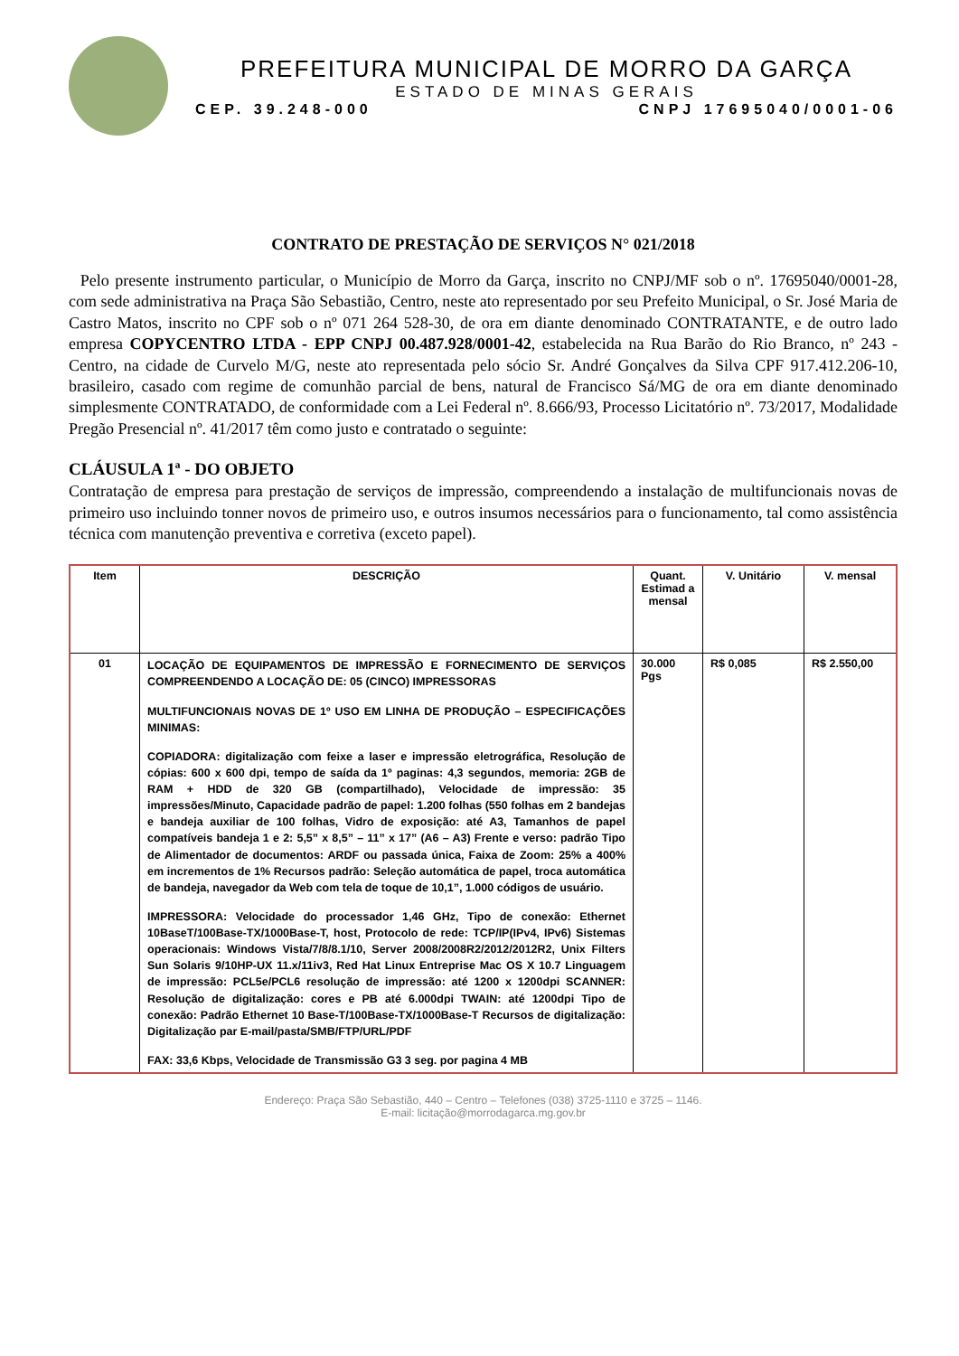PREFEITURA MUNICIPAL DE MORRO DA GARÇA
ESTADO DE MINAS GERAIS
CEP. 39.248-000 CNPJ 17695040/0001-06
CONTRATO DE PRESTAÇÃO DE SERVIÇOS N° 021/2018
Pelo presente instrumento particular, o Município de Morro da Garça, inscrito no CNPJ/MF sob o nº. 17695040/0001-28, com sede administrativa na Praça São Sebastião, Centro, neste ato representado por seu Prefeito Municipal, o Sr. José Maria de Castro Matos, inscrito no CPF sob o nº 071 264 528-30, de ora em diante denominado CONTRATANTE, e de outro lado empresa COPYCENTRO LTDA - EPP CNPJ 00.487.928/0001-42, estabelecida na Rua Barão do Rio Branco, nº 243 - Centro, na cidade de Curvelo M/G, neste ato representada pelo sócio Sr. André Gonçalves da Silva CPF 917.412.206-10, brasileiro, casado com regime de comunhão parcial de bens, natural de Francisco Sá/MG de ora em diante denominado simplesmente CONTRATADO, de conformidade com a Lei Federal nº. 8.666/93, Processo Licitatório nº. 73/2017, Modalidade Pregão Presencial nº. 41/2017 têm como justo e contratado o seguinte:
CLÁUSULA 1ª - DO OBJETO
Contratação de empresa para prestação de serviços de impressão, compreendendo a instalação de multifuncionais novas de primeiro uso incluindo tonner novos de primeiro uso, e outros insumos necessários para o funcionamento, tal como assistência técnica com manutenção preventiva e corretiva (exceto papel).
| Item | DESCRIÇÃO | Quant. Estimad a mensal | V. Unitário | V. mensal |
| --- | --- | --- | --- | --- |
| 01 | LOCAÇÃO DE EQUIPAMENTOS DE IMPRESSÃO E FORNECIMENTO DE SERVIÇOS COMPREENDENDO A LOCAÇÃO DE: 05 (CINCO) IMPRESSORAS MULTIFUNCIONAIS NOVAS DE 1º USO EM LINHA DE PRODUÇÃO – ESPECIFICAÇÕES MINIMAS: COPIADORA: digitalização com feixe a laser e impressão eletrográfica, Resolução de cópias: 600 x 600 dpi, tempo de saída da 1º paginas: 4,3 segundos, memoria: 2GB de RAM + HDD de 320 GB (compartilhado), Velocidade de impressão: 35 impressões/Minuto, Capacidade padrão de papel: 1.200 folhas (550 folhas em 2 bandejas e bandeja auxiliar de 100 folhas, Vidro de exposição: até A3, Tamanhos de papel compatíveis bandeja 1 e 2: 5,5” x 8,5” – 11” x 17” (A6 – A3) Frente e verso: padrão Tipo de Alimentador de documentos: ARDF ou passada única, Faixa de Zoom: 25% a 400% em incrementos de 1% Recursos padrão: Seleção automática de papel, troca automática de bandeja, navegador da Web com tela de toque de 10,1”, 1.000 códigos de usuário. IMPRESSORA: Velocidade do processador 1,46 GHz, Tipo de conexão: Ethernet 10BaseT/100Base-TX/1000Base-T, host, Protocolo de rede: TCP/IP(IPv4, IPv6) Sistemas operacionais: Windows Vista/7/8/8.1/10, Server 2008/2008R2/2012/2012R2, Unix Filters Sun Solaris 9/10HP-UX 11.x/11iv3, Red Hat Linux Entreprise Mac OS X 10.7 Linguagem de impressão: PCL5e/PCL6 resolução de impressão: até 1200 x 1200dpi SCANNER: Resolução de digitalização: cores e PB até 6.000dpi TWAIN: até 1200dpi Tipo de conexão: Padrão Ethernet 10 Base-T/100Base-TX/1000Base-T Recursos de digitalização: Digitalização par E-mail/pasta/SMB/FTP/URL/PDF FAX: 33,6 Kbps, Velocidade de Transmissão G3 3 seg. por pagina 4 MB | 30.000 Pgs | R$ 0,085 | R$ 2.550,00 |
Endereço: Praça São Sebastião, 440 – Centro – Telefones (038) 3725-1110 e 3725 – 1146.
E-mail: licitação@morrodagarca.mg.gov.br